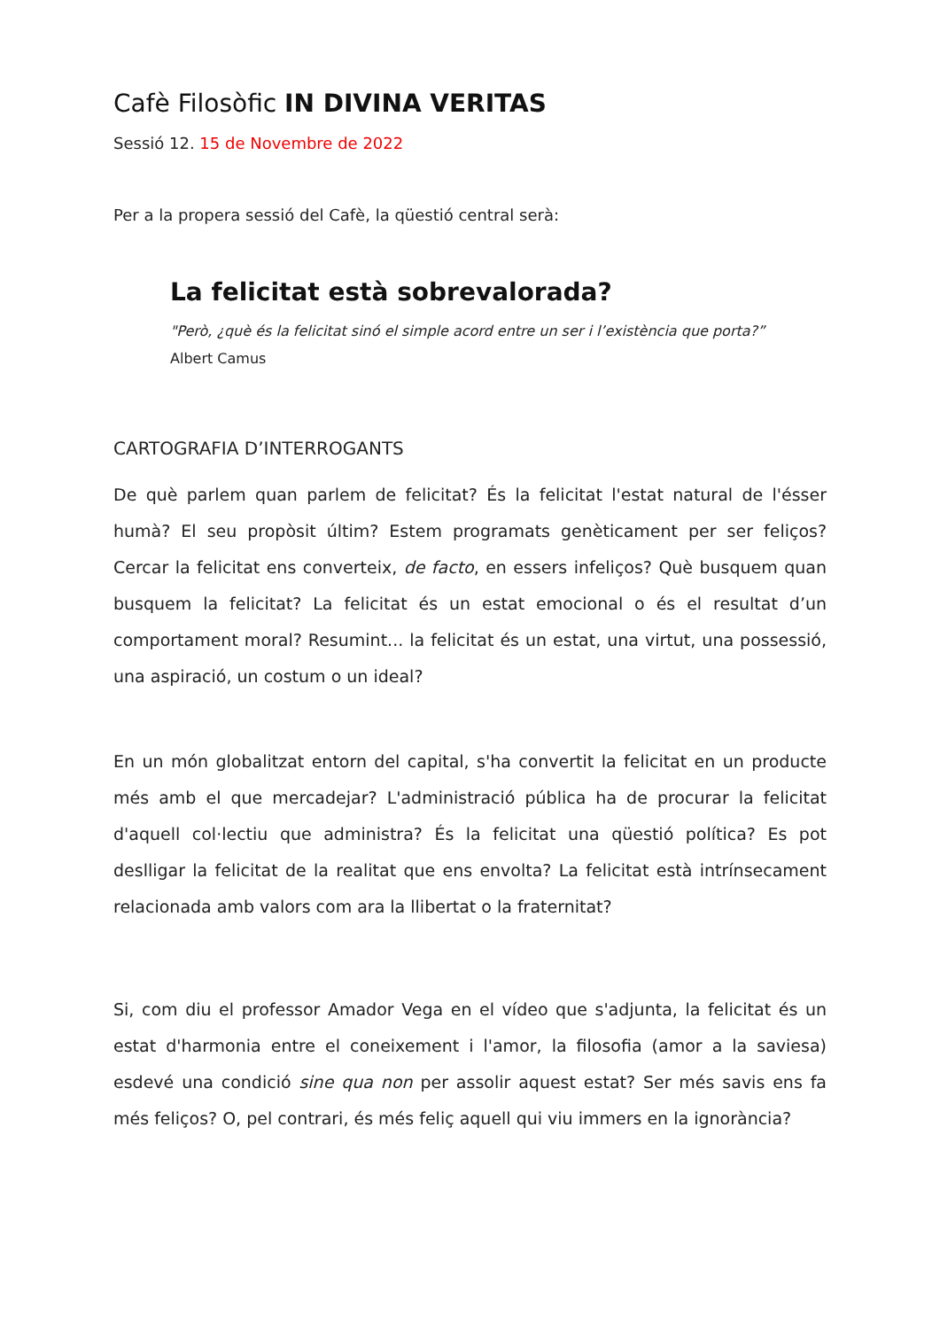Cafè Filosòfic IN DIVINA VERITAS
Sessió 12. 15 de Novembre de 2022
Per a la propera sessió del Cafè, la qüestió central serà:
La felicitat està sobrevalorada?
"Però, ¿què és la felicitat sinó el simple acord entre un ser i l’existència que porta?”
Albert Camus
CARTOGRAFIA D’INTERROGANTS
De què parlem quan parlem de felicitat? És la felicitat l'estat natural de l'ésser humà? El seu propòsit últim? Estem programats genèticament per ser feliços? Cercar la felicitat ens converteix, de facto, en essers infeliços? Què busquem quan busquem la felicitat? La felicitat és un estat emocional o és el resultat d’un comportament moral? Resumint... la felicitat és un estat, una virtut, una possessió, una aspiració, un costum o un ideal?
En un món globalitzat entorn del capital, s'ha convertit la felicitat en un producte més amb el que mercadejar? L'administració pública ha de procurar la felicitat d'aquell col·lectiu que administra? És la felicitat una qüestió política? Es pot deslligar la felicitat de la realitat que ens envolta? La felicitat està intrínsecament relacionada amb valors com ara la llibertat o la fraternitat?
Si, com diu el professor Amador Vega en el vídeo que s'adjunta, la felicitat és un estat d'harmonia entre el coneixement i l'amor, la filosofia (amor a la saviesa) esdevé una condició sine qua non per assolir aquest estat? Ser més savis ens fa més feliços? O, pel contrari, és més feliç aquell qui viu immers en la ignorància?